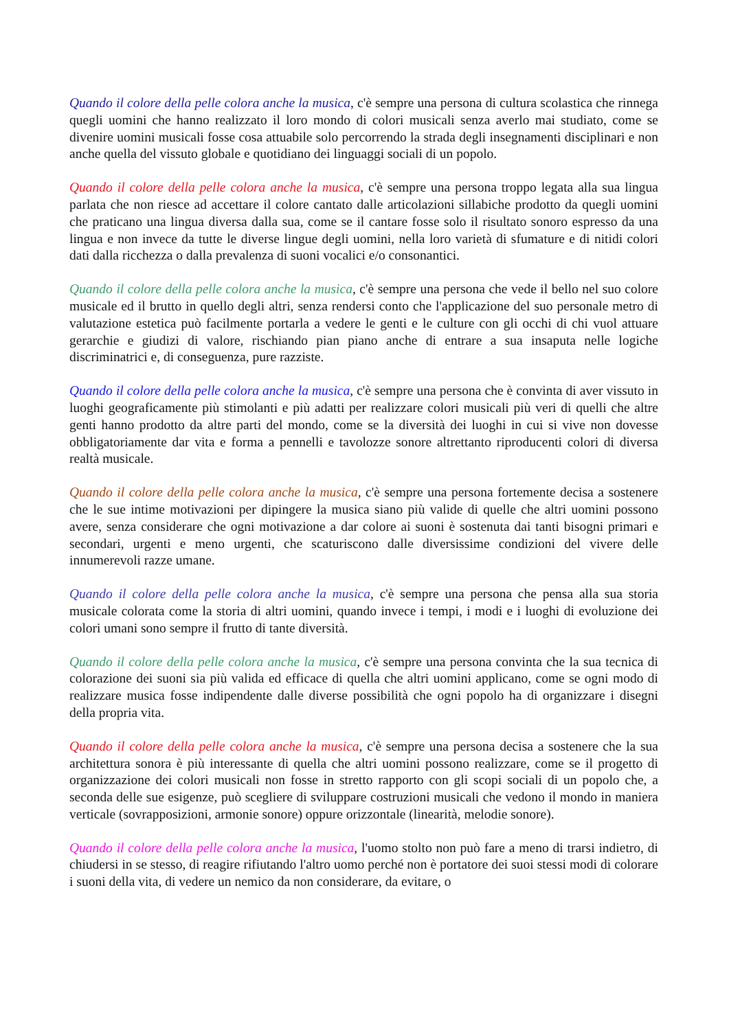Quando il colore della pelle colora anche la musica, c'è sempre una persona di cultura scolastica che rinnega quegli uomini che hanno realizzato il loro mondo di colori musicali senza averlo mai studiato, come se divenire uomini musicali fosse cosa attuabile solo percorrendo la strada degli insegnamenti disciplinari e non anche quella del vissuto globale e quotidiano dei linguaggi sociali di un popolo.
Quando il colore della pelle colora anche la musica, c'è sempre una persona troppo legata alla sua lingua parlata che non riesce ad accettare il colore cantato dalle articolazioni sillabiche prodotto da quegli uomini che praticano una lingua diversa dalla sua, come se il cantare fosse solo il risultato sonoro espresso da una lingua e non invece da tutte le diverse lingue degli uomini, nella loro varietà di sfumature e di nitidi colori dati dalla ricchezza o dalla prevalenza di suoni vocalici e/o consonantici.
Quando il colore della pelle colora anche la musica, c'è sempre una persona che vede il bello nel suo colore musicale ed il brutto in quello degli altri, senza rendersi conto che l'applicazione del suo personale metro di valutazione estetica può facilmente portarla a vedere le genti e le culture con gli occhi di chi vuol attuare gerarchie e giudizi di valore, rischiando pian piano anche di entrare a sua insaputa nelle logiche discriminatrici e, di conseguenza, pure razziste.
Quando il colore della pelle colora anche la musica, c'è sempre una persona che è convinta di aver vissuto in luoghi geograficamente più stimolanti e più adatti per realizzare colori musicali più veri di quelli che altre genti hanno prodotto da altre parti del mondo, come se la diversità dei luoghi in cui si vive non dovesse obbligatoriamente dar vita e forma a pennelli e tavolozze sonore altrettanto riproducenti colori di diversa realtà musicale.
Quando il colore della pelle colora anche la musica, c'è sempre una persona fortemente decisa a sostenere che le sue intime motivazioni per dipingere la musica siano più valide di quelle che altri uomini possono avere, senza considerare che ogni motivazione a dar colore ai suoni è sostenuta dai tanti bisogni primari e secondari, urgenti e meno urgenti, che scaturiscono dalle diversissime condizioni del vivere delle innumerevoli razze umane.
Quando il colore della pelle colora anche la musica, c'è sempre una persona che pensa alla sua storia musicale colorata come la storia di altri uomini, quando invece i tempi, i modi e i luoghi di evoluzione dei colori umani sono sempre il frutto di tante diversità.
Quando il colore della pelle colora anche la musica, c'è sempre una persona convinta che la sua tecnica di colorazione dei suoni sia più valida ed efficace di quella che altri uomini applicano, come se ogni modo di realizzare musica fosse indipendente dalle diverse possibilità che ogni popolo ha di organizzare i disegni della propria vita.
Quando il colore della pelle colora anche la musica, c'è sempre una persona decisa a sostenere che la sua architettura sonora è più interessante di quella che altri uomini possono realizzare, come se il progetto di organizzazione dei colori musicali non fosse in stretto rapporto con gli scopi sociali di un popolo che, a seconda delle sue esigenze, può scegliere di sviluppare costruzioni musicali che vedono il mondo in maniera verticale (sovrapposizioni, armonie sonore) oppure orizzontale (linearità, melodie sonore).
Quando il colore della pelle colora anche la musica, l'uomo stolto non può fare a meno di trarsi indietro, di chiudersi in se stesso, di reagire rifiutando l'altro uomo perché non è portatore dei suoi stessi modi di colorare i suoni della vita, di vedere un nemico da non considerare, da evitare, o